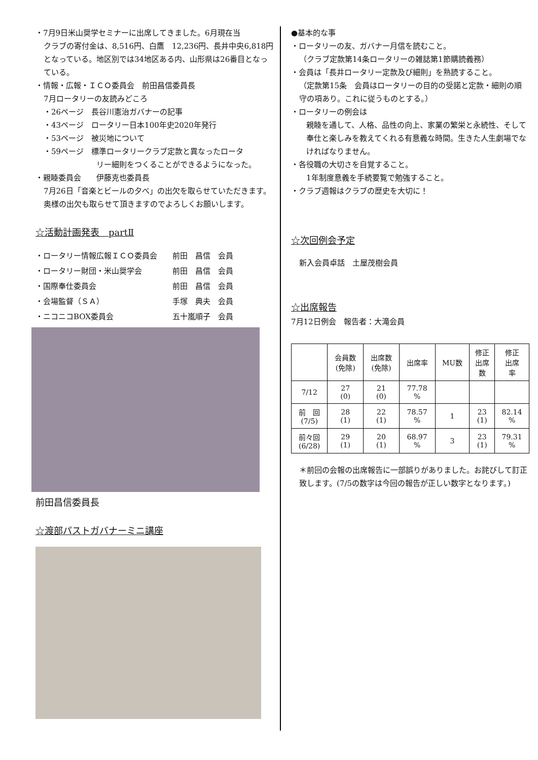・7月9日米山奨学セミナーに出席してきました。6月現在当
クラブの寄付金は、8,516円、白鷹　12,236円、長井中央6,818円となっている。地区別では34地区ある内、山形県は26番目となっている。
・情報・広報・ＩＣＯ委員会　前田昌信委員長
7月ロータリーの友読みどころ
・26ページ　長谷川憲治ガバナーの記事
・43ページ　ロータリー日本100年史2020年発行
・53ページ　被災地について
・59ページ　標準ロータリークラブ定款と異なったロータ
リー細則をつくることができるようになった。
・親睦委員会　　伊藤克也委員長
7月26日「音楽とビールの夕べ」の出欠を取らせていただきます。奥様の出欠も取らせて頂きますのでよろしくお願いします。
☆活動計画発表　partⅡ
・ロータリー情報広報ＩＣＯ委員会 前田　昌信　会員
・ロータリー財団・米山奨学会 前田　昌信　会員
・国際奉仕委員会 前田　昌信　会員
・会場監督（ＳＡ） 手塚　典夫　会員
・ニコニコBOX委員会 五十嵐順子　会員
前田昌信委員長
☆渡部パストガバナーミニ講座
●基本的な事
・ロータリーの友、ガバナー月信を読むこと。
（クラブ定款第14条ロータリーの雑誌第1節購読義務）
・会員は「長井ロータリー定款及び細則」を熟読すること。
（定款第15条　会員はロータリーの目的の受諾と定款・細則の順守の項あり。これに従うものとする。）
・ロータリーの例会は
親睦を通して、人格、品性の向上、家業の繁栄と永続性、そして奉仕と楽しみを教えてくれる有意義な時間。生きた人生劇場でなければなりません。
・各役職の大切さを自覚すること。
1年制度意義を手続要覧で勉強すること。
・クラブ週報はクラブの歴史を大切に！
☆次回例会予定
新入会員卓話　土屋茂樹会員
☆出席報告
7月12日例会　報告者：大滝会員
| | 会員数 (免除) | 出席数 (免除) | 出席率 | MU数 | 修正 出席 数 | 修正 出席 率 |
| 7/12 | 27 (0) | 21 (0) | 77.78 % | | | |
| 前 回 (7/5) | 28 (1) | 22 (1) | 78.57 % | 1 | 23 (1) | 82.14 % |
| 前々回 (6/28) | 29 (1) | 20 (1) | 68.97 % | 3 | 23 (1) | 79.31 % |
＊前回の会報の出席報告に一部誤りがありました。お詫びして訂正致します。(7/5の数字は今回の報告が正しい数字となります。)